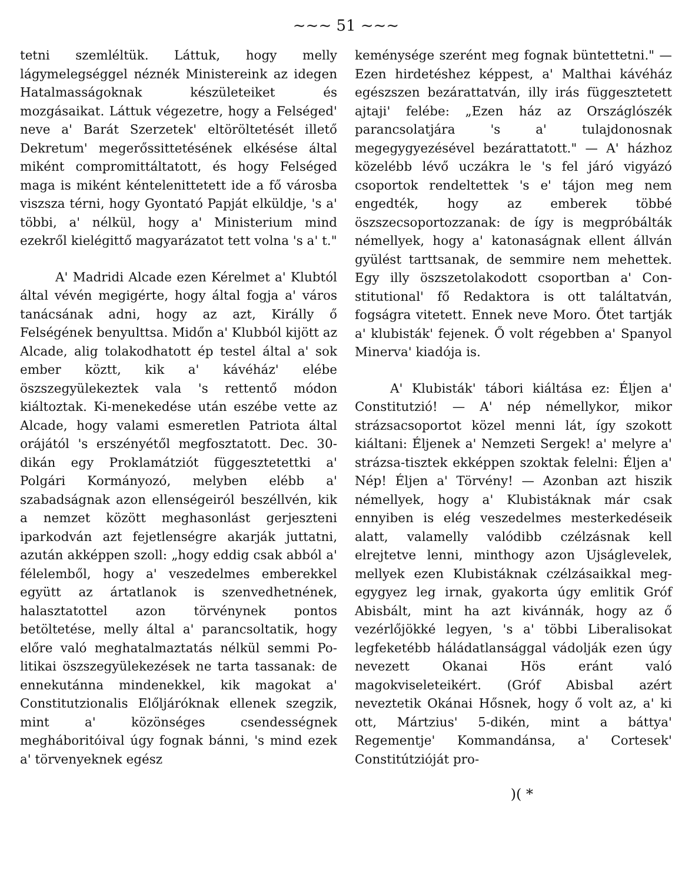~~~ 51 ~~~
tetni szemléltük. Láttuk, hogy melly lágymelegséggel néznék Ministereink az idegen Hatalmasságoknak készületeiket és mozgásaikat. Láttuk végezetre, hogy a Felséged' neve a' Barát Szerzetek' eltörölte­tését illető Dekretum' megerőssittetésének elkésése által miként compromittáltatott, és hogy Felséged maga is miként kénte­lenittetett ide a fő városba viszsza térni, hogy Gyontató Papját elküldje, 's a' többi, a' nélkül, hogy a' Ministerium mind ezekről kielégittő magyarázatot tett vol­na 's a' t."
A' Madridi Alcade ezen Kérelmet a' Klubtól által vévén megigérte, hogy által fogja a' város tanácsának adni, hogy az azt, Királly ő Felségének benyulttsa. Mi­dőn a' Klubból kijött az Alcade, alig tola­kodhatott ép testel által a' sok ember köztt, kik a' kávéház' elébe öszszegyülekeztek vala 's rettentő módon kiáltoztak. Ki-me­nekedése után eszébe vette az Alcade, hogy valami esmeretlen Patriota által orá­jától 's erszényétől megfosztatott. Dec. 30-dikán egy Proklamátziót függesztetett­ki a' Polgári Kormányozó, melyben elébb a' szabadságnak azon ellenségeiról beszéll­vén, kik a nemzet között meghasonlást gerjeszteni iparkodván azt fejetlenségre akarják juttatni, azután akképpen szoll: „hogy eddig csak abból a' félelemből, hogy a' veszedelmes emberekkel együtt az ár­tatlanok is szenvedhetnének, halasztatott­el azon törvénynek pontos betöltetése, melly által a' parancsoltatik, hogy előre való meghatalmaztatás nélkül semmi Po­litikai öszszegyülekezések ne tarta tassa­nak: de ennekutánna mindenekkel, kik magokat a' Constitutzionalis Előljáróknak ellenek szegzik, mint a' közönséges csen­dességnek megháboritóival úgy fognak bánni, 's mind ezek a' törvenyeknek egész
keménysége szerént meg fognak büntet­tetni." — Ezen hirdetéshez képpest, a' Malthai kávéház egészszen bezárattatván, illy irás függesztetett ajtaji' felébe: „Ezen ház az Országlószék parancsolatjára 's a' tulajdonosnak megegygyezésével bezárat­tatott." — A' házhoz közelébb lévő uczák­ra le 's fel járó vigyázó csoportok rendel­tettek 's e' tájon meg nem engedték, hogy az emberek többé öszszecsoportozzanak: de így is megpróbálták némellyek, hogy a' katonaságnak ellent állván gyülést tart­tsanak, de semmire nem mehettek. Egy illy öszszetolakodott csoportban a' Con­stitutional' fő Redaktora is ott talál­tatván, fogságra vitetett. Ennek neve Moro. Őtet tartják a' klubisták' fejenek. Ő volt régebben a' Spanyol Minerva' kiadója is.
A' Klubisták' tábori kiáltása ez: Él­jen a' Constitutzió! — A' nép né­mellykor, mikor strázsacsoportot közel menni lát, így szokott kiáltani: Élje­nek a' Nemzeti Sergek! a' melyre a' strázsa-tisztek ekképpen szoktak felelni: Éljen a' Nép! Éljen a' Törvény! — Azonban azt hiszik némellyek, hogy a' Klubistáknak már csak ennyiben is elég veszedelmes mesterkedéseik alatt, vala­melly valódibb czélzásnak kell elrejtetve lenni, minthogy azon Ujságlevelek, mel­lyek ezen Klubistáknak czélzásaikkal meg­egygyez leg irnak, gyakorta úgy emlitik Gróf Abisbált, mint ha azt kivánnák, hogy az ő vezérlőjökké legyen, 's a' többi Li­beralisokat legfeketébb háládatlansággal vádolják ezen úgy nevezett Okanai Hös eránt való magokviseleteikért. (Gróf Abisbal azért neveztetik Okánai Hős­nek, hogy ő volt az, a' ki ott, Mártzius' 5-dikén, mint a báttya' Regementje' Kom­mandánsa, a' Cortesek' Constitútzióját pro-
)( *